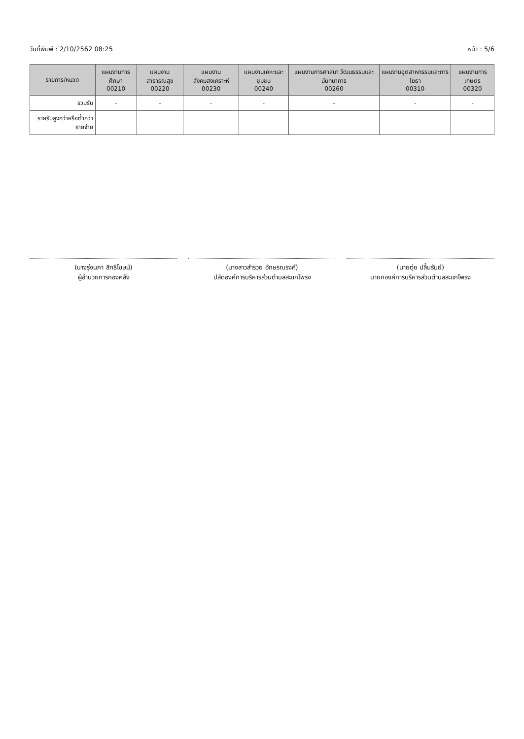วันที่พิมพ์ : 2/10/2562 08:25 หน้า : 5/6
| รายการ/หมวด | แผนงานการศึกษา 00210 | แผนงานสาธารณสุข 00220 | แผนงานสังคมสงเคราะห์ 00230 | แผนงานเคหะและชุมชน 00240 | แผนงานการศาสนา วัฒนธรรมและนันทนาการ 00260 | แผนงานอุตสาหกรรมและการโยธา 00310 | แผนงานการเกษตร 00320 |
| --- | --- | --- | --- | --- | --- | --- | --- |
| รวมรับ | - | - | - | - | - | - | - |
| รายรับสูงกว่าหรือต่ำกว่ารายจ่าย | | | | | | | |
(นางรุ่งนภา สิทธิโชษน์)
ผู้อำนวยการกองคลัง
(นางสาวสำรวย อักษรณรงค์)
ปลัดองค์การบริหารส่วนตำบลสะแกโพรง
(นายตุ่ย ปลื้มรัมย์)
นายกองค์การบริหารส่วนตำบลสะแกโพรง